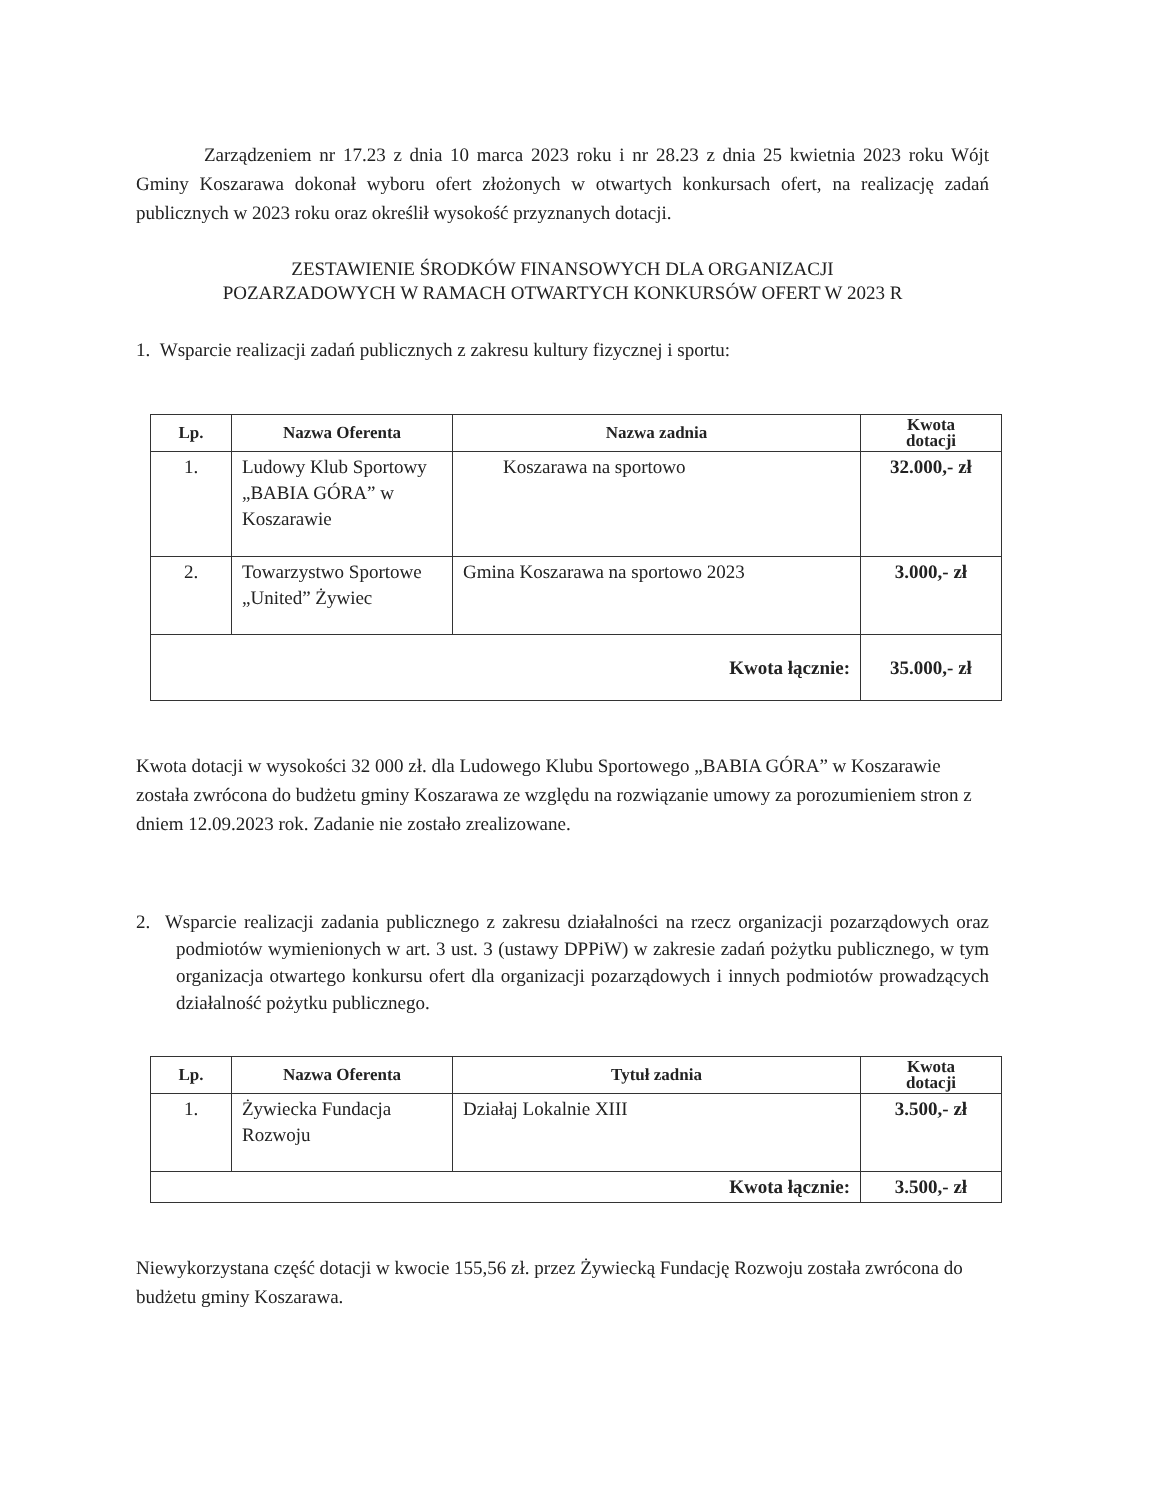Zarządzeniem nr 17.23 z dnia 10 marca 2023 roku i nr 28.23 z dnia 25 kwietnia 2023 roku Wójt Gminy Koszarawa dokonał wyboru ofert złożonych w otwartych konkursach ofert, na realizację zadań publicznych w 2023 roku oraz określił wysokość przyznanych dotacji.
ZESTAWIENIE ŚRODKÓW FINANSOWYCH DLA ORGANIZACJI
POZARZADOWYCH W RAMACH OTWARTYCH KONKURSÓW OFERT W 2023 R
1. Wsparcie realizacji zadań publicznych z zakresu kultury fizycznej i sportu:
| Lp. | Nazwa Oferenta | Nazwa zadnia | Kwota dotacji |
| --- | --- | --- | --- |
| 1. | Ludowy Klub Sportowy „BABIA GÓRA” w Koszarawie | Koszarawa na sportowo | 32.000,- zł |
| 2. | Towarzystwo Sportowe „United” Żywiec | Gmina Koszarawa na sportowo 2023 | 3.000,- zł |
| Kwota łącznie: | | | 35.000,- zł |
Kwota dotacji w wysokości 32 000 zł. dla Ludowego Klubu Sportowego „BABIA GÓRA” w Koszarawie została zwrócona do budżetu gminy Koszarawa ze względu na rozwiązanie umowy za porozumieniem stron z dniem 12.09.2023 rok. Zadanie nie zostało zrealizowane.
2. Wsparcie realizacji zadania publicznego z zakresu działalności na rzecz organizacji pozarządowych oraz podmiotów wymienionych w art. 3 ust. 3 (ustawy DPPiW) w zakresie zadań pożytku publicznego, w tym organizacja otwartego konkursu ofert dla organizacji pozarządowych i innych podmiotów prowadzących działalność pożytku publicznego.
| Lp. | Nazwa Oferenta | Tytuł zadnia | Kwota dotacji |
| --- | --- | --- | --- |
| 1. | Żywiecka Fundacja Rozwoju | Działaj Lokalnie XIII | 3.500,- zł |
| Kwota łącznie: | | | 3.500,- zł |
Niewykorzystana część dotacji w kwocie 155,56 zł. przez Żywiecką Fundację Rozwoju została zwrócona do budżetu gminy Koszarawa.